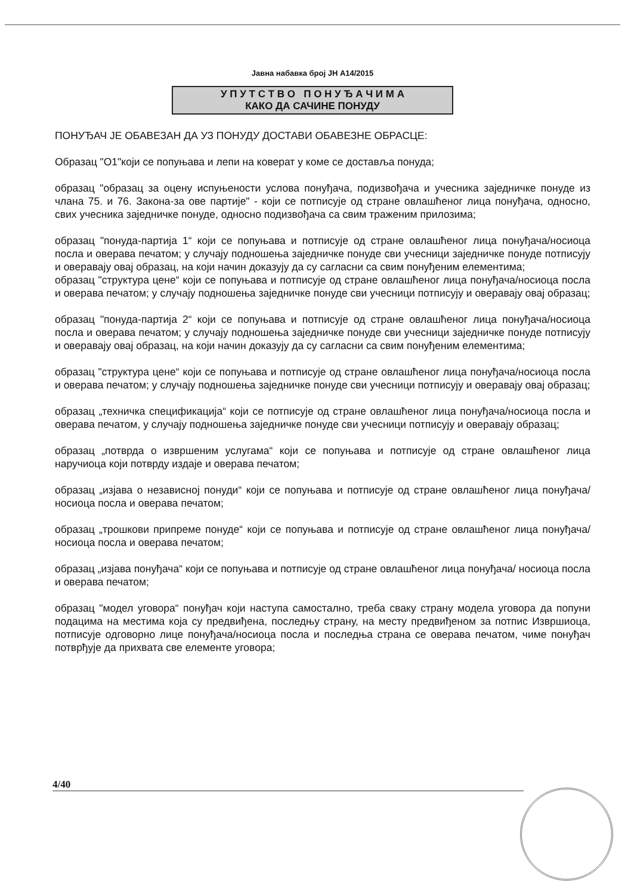Јавна набавка број ЈН А14/2015
У П У Т С Т В О П О Н У Ђ А Ч И М А
КАКО ДА САЧИНЕ ПОНУДУ
ПОНУЂАЧ ЈЕ ОБАВЕЗАН ДА УЗ ПОНУДУ ДОСТАВИ ОБАВЕЗНЕ ОБРАСЦЕ:
Образац "О1"који се попуњава и лепи на коверат у коме се доставља понуда;
образац "образац за оцену испуњености услова понуђача, подизвођача и учесника заједничке понуде из члана 75. и 76. Закона-за ове партије" - који се потписује од стране овлашћеног лица понуђача, односно, свих учесника заједничке понуде, односно подизвођача са свим траженим прилозима;
образац "понуда-партија 1“ који се попуњава и потписује од стране овлашћеног лица понуђача/носиоца посла и оверава печатом; у случају подношења заједничке понуде сви учесници заједничке понуде потписују и оверавају овај образац, на који начин доказују да су сагласни са свим понуђеним елементима;
образац "структура цене“ који се попуњава и потписује од стране овлашћеног лица понуђача/носиоца посла и оверава печатом; у случају подношења заједничке понуде сви учесници потписују и оверавају овај образац;
образац "понуда-партија 2“ који се попуњава и потписује од стране овлашћеног лица понуђача/носиоца посла и оверава печатом; у случају подношења заједничке понуде сви учесници заједничке понуде потписују и оверавају овај образац, на који начин доказују да су сагласни са свим понуђеним елементима;
образац "структура цене“ који се попуњава и потписује од стране овлашћеног лица понуђача/носиоца посла и оверава печатом; у случају подношења заједничке понуде сви учесници потписују и оверавају овај образац;
образац „техничка спецификација“ који се потписује од стране овлашћеног лица понуђача/носиоца посла и оверава печатом, у случају подношења заједничке понуде сви учесници потписују и оверавају образац;
образац „потврда о извршеним услугама“ који се попуњава и потписује од стране овлашћеног лица наручиоца који потврду издаје и оверава печатом;
образац „изјава о независној понуди“ који се попуњава и потписује од стране овлашћеног лица понуђача/носиоца посла и оверава печатом;
образац „трошкови припреме понуде“ који се попуњава и потписује од стране овлашћеног лица понуђача/носиоца посла и оверава печатом;
образац „изјава понуђача“ који се попуњава и потписује од стране овлашћеног лица понуђача/ носиоца посла и оверава печатом;
образац "модел уговора“ понуђач који наступа самостално, треба сваку страну модела уговора да попуни подацима на местима која су предвиђена, последњу страну, на месту предвиђеном за потпис Извршиоца, потписује одговорно лице понуђача/носиоца посла и последња страна се оверава печатом, чиме понуђач потврђује да прихвата све елементе уговора;
4/40